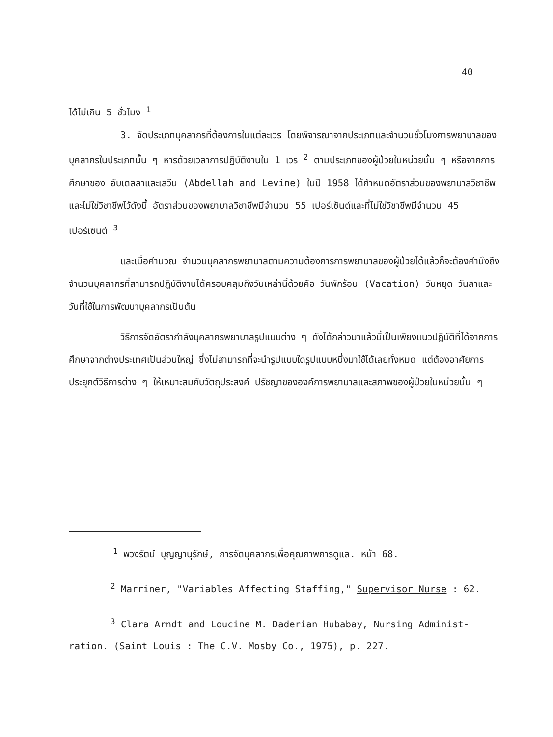40
ได้ไม่เกิน 5 ชั่วโมง <sup>1</sup>
3. จัดประเภทบุคลากรที่ต้องการในแต่ละเวร โดยพิจารณาจากประเภทและจำนวนชั่วโมงการพยาบาลของบุคลากรในประเภทนั้น ๆ หารด้วยเวลาการปฏิบัติงานใน 1 เวร <sup>2</sup> ตามประเภทของผู้ป่วยในหน่วยนั้น ๆ หรือจากการศึกษาของ อับเดลลาและเลวีน (Abdellah and Levine) ในปี 1958 ได้กำหนดอัตราส่วนของพยาบาลวิชาชีพและไม่ใช่วิชาชีพไว้ดังนี้ อัตราส่วนของพยาบาลวิชาชีพมีจำนวน 55 เปอร์เซ็นต์และที่ไม่ใช่วิชาชีพมีจำนวน 45 เปอร์เซนต์ <sup>3</sup>
และเมื่อคำนวณ จำนวนบุคลากรพยาบาลตามความต้องการการพยาบาลของผู้ป่วยได้แล้วก็จะต้องคำนึงถึงจำนวนบุคลากรที่สามารถปฏิบัติงานได้ครอบคลุมถึงวันเหล่านี้ด้วยคือ วันพักร้อน (Vacation) วันหยุด วันลาและวันที่ใช้ในการพัฒนาบุคลากรเป็นต้น
วิธีการจัดอัตรากำลังบุคลากรพยาบาลรูปแบบต่าง ๆ ดังได้กล่าวมาแล้วนี้เป็นเพียงแนวปฏิบัติที่ได้จากการศึกษาจากต่างประเทศเป็นส่วนใหญ่ ซึ่งไม่สามารถที่จะนำรูปแบบใดรูปแบบหนึ่งมาใช้ได้เลยทั้งหมด แต่ต้องอาศัยการประยุกต์วิธีการต่าง ๆ ให้เหมาะสมกับวัตถุประสงค์ ปรัชญาขององค์การพยาบาลและสภาพของผู้ป่วยในหน่วยนั้น ๆ
<sup>1</sup> พวงรัตน์ บุญญานุรักษ์, การจัดบุคลากรเพื่อคุณภาพการดูแล. หน้า 68.
<sup>2</sup> Marriner, "Variables Affecting Staffing," Supervisor Nurse : 62.
<sup>3</sup> Clara Arndt and Loucine M. Daderian Hubabay, Nursing Administ-
ration. (Saint Louis : The C.V. Mosby Co., 1975), p. 227.